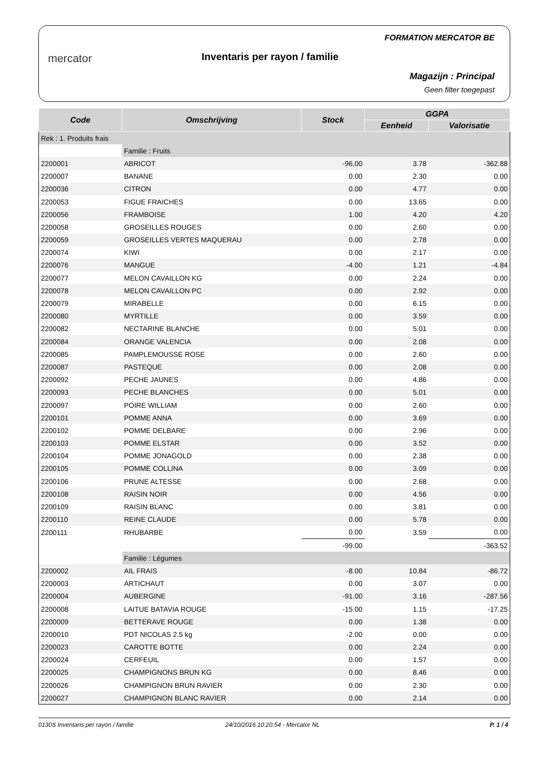mercator Inventaris per rayon / familie
FORMATION MERCATOR BE
Magazijn : Principal
Geen filter toegepast
| Code | Omschrijving | Stock | GGPA | |
| --- | --- | --- | --- | --- |
| | | | Eenheid | Valorisatie |
| Rek : 1. Produits frais | | | | |
| | Familie : Fruits | | | |
| 2200001 | ABRICOT | -96.00 | 3.78 | -362.88 |
| 2200007 | BANANE | 0.00 | 2.30 | 0.00 |
| 2200036 | CITRON | 0.00 | 4.77 | 0.00 |
| 2200053 | FIGUE FRAICHES | 0.00 | 13.65 | 0.00 |
| 2200056 | FRAMBOISE | 1.00 | 4.20 | 4.20 |
| 2200058 | GROSEILLES ROUGES | 0.00 | 2.60 | 0.00 |
| 2200059 | GROSEILLES VERTES MAQUERAU | 0.00 | 2.78 | 0.00 |
| 2200074 | KIWI | 0.00 | 2.17 | 0.00 |
| 2200076 | MANGUE | -4.00 | 1.21 | -4.84 |
| 2200077 | MELON CAVAILLON KG | 0.00 | 2.24 | 0.00 |
| 2200078 | MELON CAVAILLON PC | 0.00 | 2.92 | 0.00 |
| 2200079 | MIRABELLE | 0.00 | 6.15 | 0.00 |
| 2200080 | MYRTILLE | 0.00 | 3.59 | 0.00 |
| 2200082 | NECTARINE BLANCHE | 0.00 | 5.01 | 0.00 |
| 2200084 | ORANGE VALENCIA | 0.00 | 2.08 | 0.00 |
| 2200085 | PAMPLEMOUSSE ROSE | 0.00 | 2.60 | 0.00 |
| 2200087 | PASTEQUE | 0.00 | 2.08 | 0.00 |
| 2200092 | PECHE JAUNES | 0.00 | 4.86 | 0.00 |
| 2200093 | PECHE BLANCHES | 0.00 | 5.01 | 0.00 |
| 2200097 | POIRE WILLIAM | 0.00 | 2.60 | 0.00 |
| 2200101 | POMME ANNA | 0.00 | 3.69 | 0.00 |
| 2200102 | POMME DELBARE | 0.00 | 2.96 | 0.00 |
| 2200103 | POMME ELSTAR | 0.00 | 3.52 | 0.00 |
| 2200104 | POMME JONAGOLD | 0.00 | 2.38 | 0.00 |
| 2200105 | POMME COLLINA | 0.00 | 3.09 | 0.00 |
| 2200106 | PRUNE ALTESSE | 0.00 | 2.68 | 0.00 |
| 2200108 | RAISIN NOIR | 0.00 | 4.56 | 0.00 |
| 2200109 | RAISIN BLANC | 0.00 | 3.81 | 0.00 |
| 2200110 | REINE CLAUDE | 0.00 | 5.78 | 0.00 |
| 2200111 | RHUBARBE | 0.00 | 3.59 | 0.00 |
| | | -99.00 | | -363.52 |
| | Familie : Légumes | | | |
| 2200002 | AIL FRAIS | -8.00 | 10.84 | -86.72 |
| 2200003 | ARTICHAUT | 0.00 | 3.07 | 0.00 |
| 2200004 | AUBERGINE | -91.00 | 3.16 | -287.56 |
| 2200008 | LAITUE BATAVIA ROUGE | -15.00 | 1.15 | -17.25 |
| 2200009 | BETTERAVE ROUGE | 0.00 | 1.38 | 0.00 |
| 2200010 | PDT NICOLAS 2.5 kg | -2.00 | 0.00 | 0.00 |
| 2200023 | CAROTTE BOTTE | 0.00 | 2.24 | 0.00 |
| 2200024 | CERFEUIL | 0.00 | 1.57 | 0.00 |
| 2200025 | CHAMPIGNONS BRUN KG | 0.00 | 8.46 | 0.00 |
| 2200026 | CHAMPIGNON BRUN RAVIER | 0.00 | 2.30 | 0.00 |
| 2200027 | CHAMPIGNON BLANC RAVIER | 0.00 | 2.14 | 0.00 |
0130S Inventaris per rayon / familie 24/10/2016 10:20:54 - Mercator NL P. 1 / 4